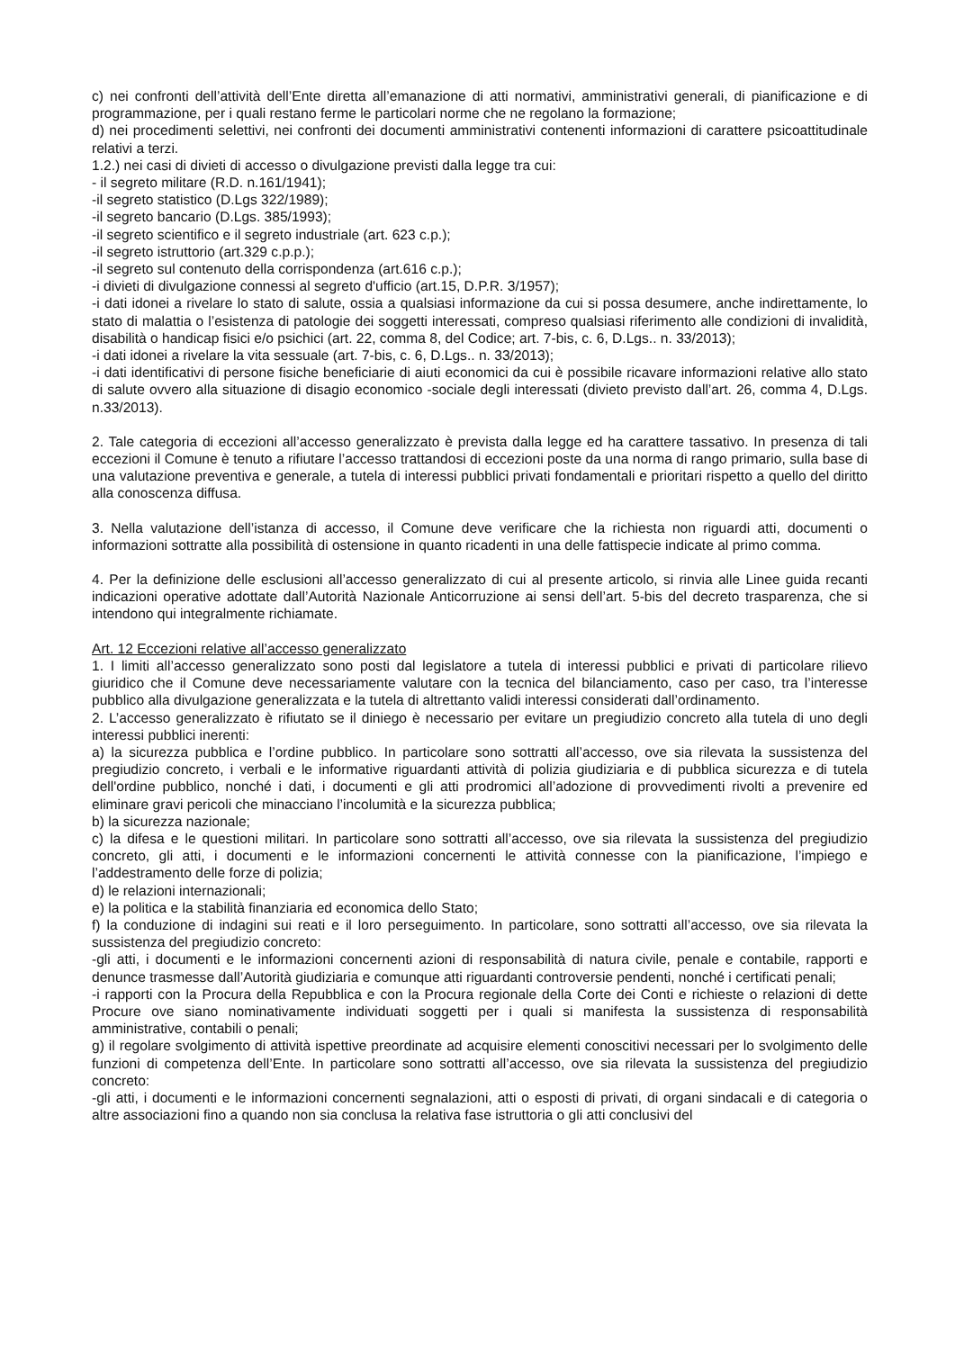c) nei confronti dell’attività dell’Ente diretta all’emanazione di atti normativi, amministrativi generali, di pianificazione e di programmazione, per i quali restano ferme le particolari norme che ne regolano la formazione;
d) nei procedimenti selettivi, nei confronti dei documenti amministrativi contenenti informazioni di carattere psicoattitudinale relativi a terzi.
1.2.) nei casi di divieti di accesso o divulgazione previsti dalla legge tra cui:
- il segreto militare (R.D. n.161/1941);
-il segreto statistico (D.Lgs 322/1989);
-il segreto bancario (D.Lgs. 385/1993);
-il segreto scientifico e il segreto industriale (art. 623 c.p.);
-il segreto istruttorio (art.329 c.p.p.);
-il segreto sul contenuto della corrispondenza (art.616 c.p.);
-i divieti di divulgazione connessi al segreto d'ufficio (art.15, D.P.R. 3/1957);
-i dati idonei a rivelare lo stato di salute, ossia a qualsiasi informazione da cui si possa desumere, anche indirettamente, lo stato di malattia o l’esistenza di patologie dei soggetti interessati, compreso qualsiasi riferimento alle condizioni di invalidità, disabilità o handicap fisici e/o psichici (art. 22, comma 8, del Codice; art. 7-bis, c. 6, D.Lgs.. n. 33/2013);
-i dati idonei a rivelare la vita sessuale (art. 7-bis, c. 6, D.Lgs.. n. 33/2013);
-i dati identificativi di persone fisiche beneficiarie di aiuti economici da cui è possibile ricavare informazioni relative allo stato di salute ovvero alla situazione di disagio economico -sociale degli interessati (divieto previsto dall’art. 26, comma 4, D.Lgs. n.33/2013).
2. Tale categoria di eccezioni all’accesso generalizzato è prevista dalla legge ed ha carattere tassativo. In presenza di tali eccezioni il Comune è tenuto a rifiutare l’accesso trattandosi di eccezioni poste da una norma di rango primario, sulla base di una valutazione preventiva e generale, a tutela di interessi pubblici privati fondamentali e prioritari rispetto a quello del diritto alla conoscenza diffusa.
3. Nella valutazione dell’istanza di accesso, il Comune deve verificare che la richiesta non riguardi atti, documenti o informazioni sottratte alla possibilità di ostensione in quanto ricadenti in una delle fattispecie indicate al primo comma.
4. Per la definizione delle esclusioni all’accesso generalizzato di cui al presente articolo, si rinvia alle Linee guida recanti indicazioni operative adottate dall’Autorità Nazionale Anticorruzione ai sensi dell’art. 5-bis del decreto trasparenza, che si intendono qui integralmente richiamate.
Art. 12 Eccezioni relative all’accesso generalizzato
1. I limiti all’accesso generalizzato sono posti dal legislatore a tutela di interessi pubblici e privati di particolare rilievo giuridico che il Comune deve necessariamente valutare con la tecnica del bilanciamento, caso per caso, tra l’interesse pubblico alla divulgazione generalizzata e la tutela di altrettanto validi interessi considerati dall’ordinamento.
2. L’accesso generalizzato è rifiutato se il diniego è necessario per evitare un pregiudizio concreto alla tutela di uno degli interessi pubblici inerenti:
a) la sicurezza pubblica e l’ordine pubblico. In particolare sono sottratti all’accesso, ove sia rilevata la sussistenza del pregiudizio concreto, i verbali e le informative riguardanti attività di polizia giudiziaria e di pubblica sicurezza e di tutela dell'ordine pubblico, nonché i dati, i documenti e gli atti prodromici all’adozione di provvedimenti rivolti a prevenire ed eliminare gravi pericoli che minacciano l’incolumità e la sicurezza pubblica;
b) la sicurezza nazionale;
c) la difesa e le questioni militari. In particolare sono sottratti all’accesso, ove sia rilevata la sussistenza del pregiudizio concreto, gli atti, i documenti e le informazioni concernenti le attività connesse con la pianificazione, l’impiego e l’addestramento delle forze di polizia;
d) le relazioni internazionali;
e) la politica e la stabilità finanziaria ed economica dello Stato;
f) la conduzione di indagini sui reati e il loro perseguimento. In particolare, sono sottratti all’accesso, ove sia rilevata la sussistenza del pregiudizio concreto:
-gli atti, i documenti e le informazioni concernenti azioni di responsabilità di natura civile, penale e contabile, rapporti e denunce trasmesse dall’Autorità giudiziaria e comunque atti riguardanti controversie pendenti, nonché i certificati penali;
-i rapporti con la Procura della Repubblica e con la Procura regionale della Corte dei Conti e richieste o relazioni di dette Procure ove siano nominativamente individuati soggetti per i quali si manifesta la sussistenza di responsabilità amministrative, contabili o penali;
g) il regolare svolgimento di attività ispettive preordinate ad acquisire elementi conoscitivi necessari per lo svolgimento delle funzioni di competenza dell’Ente. In particolare sono sottratti all’accesso, ove sia rilevata la sussistenza del pregiudizio concreto:
-gli atti, i documenti e le informazioni concernenti segnalazioni, atti o esposti di privati, di organi sindacali e di categoria o altre associazioni fino a quando non sia conclusa la relativa fase istruttoria o gli atti conclusivi del